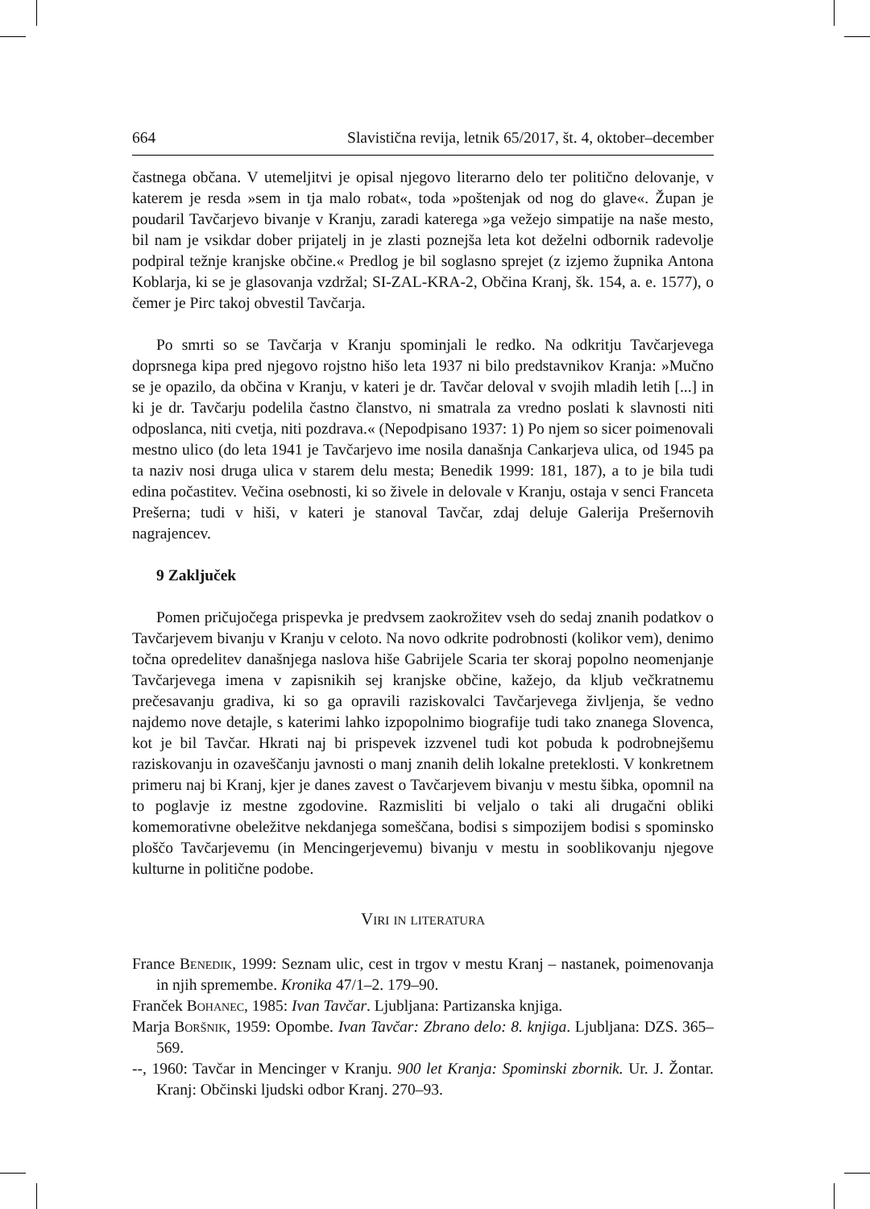664 Slavistična revija, letnik 65/2017, št. 4, oktober–december
častnega občana. V utemeljitvi je opisal njegovo literarno delo ter politično delovanje, v katerem je resda »sem in tja malo robat«, toda »poštenjak od nog do glave«. Župan je poudaril Tavčarjevo bivanje v Kranju, zaradi katerega »ga vežejo simpatije na naše mesto, bil nam je vsikdar dober prijatelj in je zlasti poznejša leta kot deželni odbornik radevolje podpiral težnje kranjske občine.« Predlog je bil soglasno sprejet (z izjemo župnika Antona Koblarja, ki se je glasovanja vzdržal; SI-ZAL-KRA-2, Občina Kranj, šk. 154, a. e. 1577), o čemer je Pirc takoj obvestil Tavčarja.
Po smrti so se Tavčarja v Kranju spominjali le redko. Na odkritju Tavčarjevega doprsnega kipa pred njegovo rojstno hišo leta 1937 ni bilo predstavnikov Kranja: »Mučno se je opazilo, da občina v Kranju, v kateri je dr. Tavčar deloval v svojih mladih letih [...] in ki je dr. Tavčarju podelila častno članstvo, ni smatrala za vredno poslati k slavnosti niti odposlanca, niti cvetja, niti pozdrava.« (Nepodpisano 1937: 1) Po njem so sicer poimenovali mestno ulico (do leta 1941 je Tavčarjevo ime nosila današnja Cankarjeva ulica, od 1945 pa ta naziv nosi druga ulica v starem delu mesta; Benedik 1999: 181, 187), a to je bila tudi edina počastitev. Večina osebnosti, ki so živele in delovale v Kranju, ostaja v senci Franceta Prešerna; tudi v hiši, v kateri je stanoval Tavčar, zdaj deluje Galerija Prešernovih nagrajencev.
9 Zaključek
Pomen pričujočega prispevka je predvsem zaokrožitev vseh do sedaj znanih podatkov o Tavčarjevem bivanju v Kranju v celoto. Na novo odkrite podrobnosti (kolikor vem), denimo točna opredelitev današnjega naslova hiše Gabrijele Scaria ter skoraj popolno neomenjanje Tavčarjevega imena v zapisnikih sej kranjske občine, kažejo, da kljub večkratnemu prečesavanju gradiva, ki so ga opravili raziskovalci Tavčarjevega življenja, še vedno najdemo nove detajle, s katerimi lahko izpopolnimo biografije tudi tako znanega Slovenca, kot je bil Tavčar. Hkrati naj bi prispevek izzvenel tudi kot pobuda k podrobnejšemu raziskovanju in ozaveščanju javnosti o manj znanih delih lokalne preteklosti. V konkretnem primeru naj bi Kranj, kjer je danes zavest o Tavčarjevem bivanju v mestu šibka, opomnil na to poglavje iz mestne zgodovine. Razmisliti bi veljalo o taki ali drugačni obliki komemorativne obeležitve nekdanjega someščana, bodisi s simpozijem bodisi s spominsko ploščo Tavčarjevemu (in Mencingerjevemu) bivanju v mestu in sooblikovanju njegove kulturne in politične podobe.
Viri in literatura
France Benedik, 1999: Seznam ulic, cest in trgov v mestu Kranj – nastanek, poimenovanja in njih spremembe. Kronika 47/1–2. 179–90.
Franček Bohanec, 1985: Ivan Tavčar. Ljubljana: Partizanska knjiga.
Marja Boršnik, 1959: Opombe. Ivan Tavčar: Zbrano delo: 8. knjiga. Ljubljana: DZS. 365–569.
--, 1960: Tavčar in Mencinger v Kranju. 900 let Kranja: Spominski zbornik. Ur. J. Žontar. Kranj: Občinski ljudski odbor Kranj. 270–93.